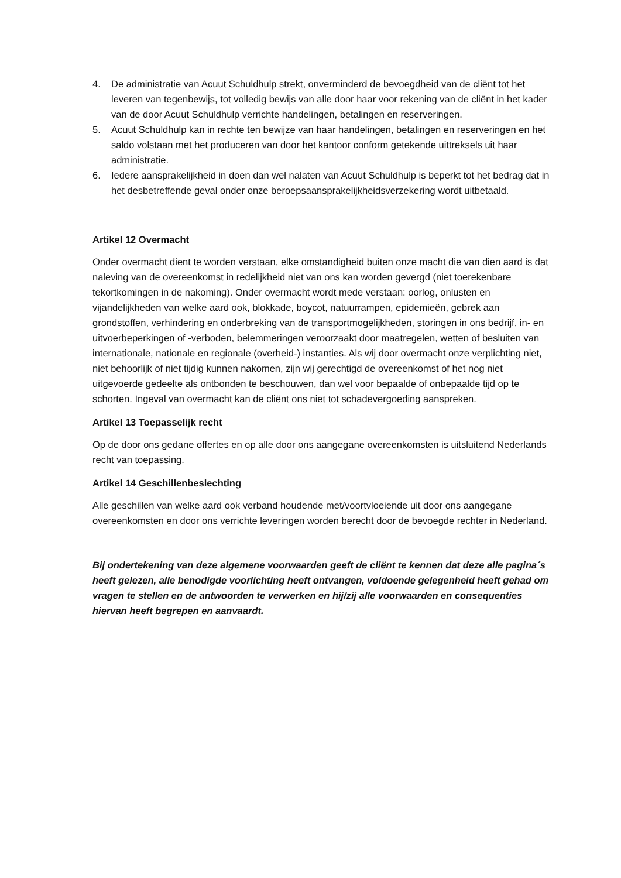4. De administratie van Acuut Schuldhulp strekt, onverminderd de bevoegdheid van de cliënt tot het leveren van tegenbewijs, tot volledig bewijs van alle door haar voor rekening van de cliënt in het kader van de door Acuut Schuldhulp verrichte handelingen, betalingen en reserveringen.
5. Acuut Schuldhulp kan in rechte ten bewijze van haar handelingen, betalingen en reserveringen en het saldo volstaan met het produceren van door het kantoor conform getekende uittreksels uit haar administratie.
6. Iedere aansprakelijkheid in doen dan wel nalaten van Acuut Schuldhulp is beperkt tot het bedrag dat in het desbetreffende geval onder onze beroepsaansprakelijkheidsverzekering wordt uitbetaald.
Artikel 12 Overmacht
Onder overmacht dient te worden verstaan, elke omstandigheid buiten onze macht die van dien aard is dat naleving van de overeenkomst in redelijkheid niet van ons kan worden gevergd (niet toerekenbare tekortkomingen in de nakoming). Onder overmacht wordt mede verstaan: oorlog, onlusten en vijandelijkheden van welke aard ook, blokkade, boycot, natuurrampen, epidemieën, gebrek aan grondstoffen, verhindering en onderbreking van de transportmogelijkheden, storingen in ons bedrijf, in- en uitvoerbeperkingen of -verboden, belemmeringen veroorzaakt door maatregelen, wetten of besluiten van internationale, nationale en regionale (overheid-) instanties. Als wij door overmacht onze verplichting niet, niet behoorlijk of niet tijdig kunnen nakomen, zijn wij gerechtigd de overeenkomst of het nog niet uitgevoerde gedeelte als ontbonden te beschouwen, dan wel voor bepaalde of onbepaalde tijd op te schorten. Ingeval van overmacht kan de cliënt ons niet tot schadevergoeding aanspreken.
Artikel 13 Toepasselijk recht
Op de door ons gedane offertes en op alle door ons aangegane overeenkomsten is uitsluitend Nederlands recht van toepassing.
Artikel 14 Geschillenbeslechting
Alle geschillen van welke aard ook verband houdende met/voortvloeiende uit door ons aangegane overeenkomsten en door ons verrichte leveringen worden berecht door de bevoegde rechter in Nederland.
Bij ondertekening van deze algemene voorwaarden geeft de cliënt te kennen dat deze alle pagina´s heeft gelezen, alle benodigde voorlichting heeft ontvangen, voldoende gelegenheid heeft gehad om vragen te stellen en de antwoorden te verwerken en hij/zij alle voorwaarden en consequenties hiervan heeft begrepen en aanvaardt.